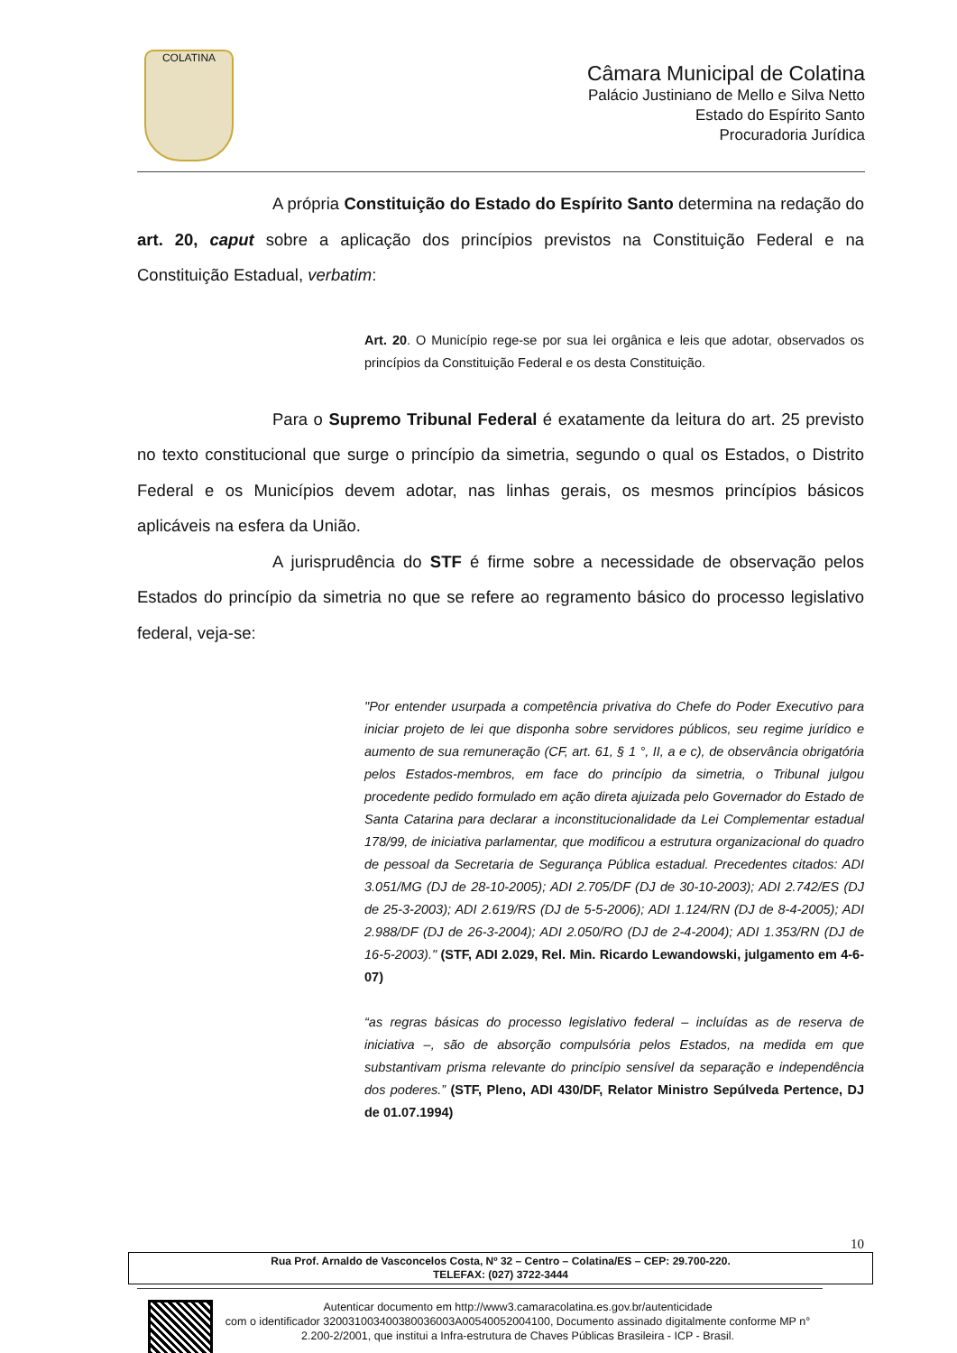COLATINA
Câmara Municipal de Colatina
Palácio Justiniano de Mello e Silva Netto
Estado do Espírito Santo
Procuradoria Jurídica
A própria Constituição do Estado do Espírito Santo determina na redação do art. 20, caput sobre a aplicação dos princípios previstos na Constituição Federal e na Constituição Estadual, verbatim:
Art. 20. O Município rege-se por sua lei orgânica e leis que adotar, observados os princípios da Constituição Federal e os desta Constituição.
Para o Supremo Tribunal Federal é exatamente da leitura do art. 25 previsto no texto constitucional que surge o princípio da simetria, segundo o qual os Estados, o Distrito Federal e os Municípios devem adotar, nas linhas gerais, os mesmos princípios básicos aplicáveis na esfera da União.
A jurisprudência do STF é firme sobre a necessidade de observação pelos Estados do princípio da simetria no que se refere ao regramento básico do processo legislativo federal, veja-se:
"Por entender usurpada a competência privativa do Chefe do Poder Executivo para iniciar projeto de lei que disponha sobre servidores públicos, seu regime jurídico e aumento de sua remuneração (CF, art. 61, § 1 °, II, a e c), de observância obrigatória pelos Estados-membros, em face do princípio da simetria, o Tribunal julgou procedente pedido formulado em ação direta ajuizada pelo Governador do Estado de Santa Catarina para declarar a inconstitucionalidade da Lei Complementar estadual 178/99, de iniciativa parlamentar, que modificou a estrutura organizacional do quadro de pessoal da Secretaria de Segurança Pública estadual. Precedentes citados: ADI 3.051/MG (DJ de 28-10-2005); ADI 2.705/DF (DJ de 30-10-2003); ADI 2.742/ES (DJ de 25-3-2003); ADI 2.619/RS (DJ de 5-5-2006); ADI 1.124/RN (DJ de 8-4-2005); ADI 2.988/DF (DJ de 26-3-2004); ADI 2.050/RO (DJ de 2-4-2004); ADI 1.353/RN (DJ de 16-5-2003)." (STF, ADI 2.029, Rel. Min. Ricardo Lewandowski, julgamento em 4-6-07)
“as regras básicas do processo legislativo federal – incluídas as de reserva de iniciativa –, são de absorção compulsória pelos Estados, na medida em que substantivam prisma relevante do princípio sensível da separação e independência dos poderes.” (STF, Pleno, ADI 430/DF, Relator Ministro Sepúlveda Pertence, DJ de 01.07.1994)
10
Rua Prof. Arnaldo de Vasconcelos Costa, Nº 32 – Centro – Colatina/ES – CEP: 29.700-220.
TELEFAX: (027) 3722-3444
Autenticar documento em http://www3.camaracolatina.es.gov.br/autenticidade
com o identificador 320031003400380036003A00540052004100, Documento assinado digitalmente conforme MP n° 2.200-2/2001, que institui a Infra-estrutura de Chaves Públicas Brasileira - ICP - Brasil.